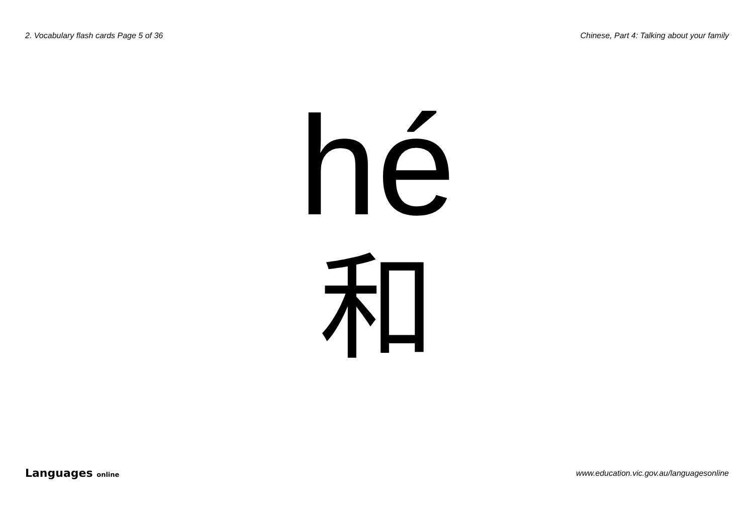2. Vocabulary flash cards Page 5 of 36
Chinese, Part 4: Talking about your family
hé
和
Languages online
www.education.vic.gov.au/languagesonline